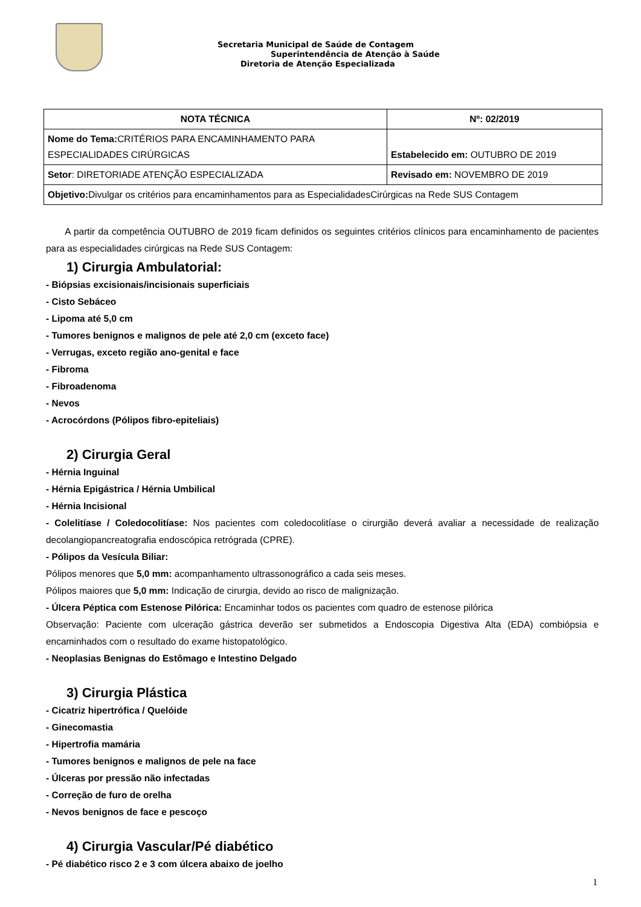Secretaria Municipal de Saúde de Contagem
Superintendência de Atenção à Saúde
Diretoria de Atenção Especializada
| NOTA TÉCNICA | Nº: 02/2019 |
| --- | --- |
| Nome do Tema: CRITÉRIOS PARA ENCAMINHAMENTO PARA ESPECIALIDADES CIRÚRGICAS | Estabelecido em: OUTUBRO DE 2019 |
| Setor : DIRETORIADE ATENÇÃO ESPECIALIZADA | Revisado em: NOVEMBRO DE 2019 |
| Objetivo: Divulgar os critérios para encaminhamentos para as EspecialidadesCirúrgicas na Rede SUS Contagem | |
A partir da competência OUTUBRO de 2019 ficam definidos os seguintes critérios clínicos para encaminhamento de pacientes para as especialidades cirúrgicas na Rede SUS Contagem:
1) Cirurgia Ambulatorial:
- Biópsias excisionais/incisionais superficiais
- Cisto Sebáceo
- Lipoma até 5,0 cm
- Tumores benignos e malignos de pele até 2,0 cm (exceto face)
- Verrugas, exceto região ano-genital e face
- Fibroma
- Fibroadenoma
- Nevos
- Acrocórdons (Pólipos fibro-epiteliais)
2) Cirurgia Geral
- Hérnia Inguinal
- Hérnia Epigástrica / Hérnia Umbilical
- Hérnia Incisional
- Colelitíase / Coledocolitíase: Nos pacientes com coledocolitíase o cirurgião deverá avaliar a necessidade de realização decolangiopancreatografia endoscópica retrógrada (CPRE).
- Pólipos da Vesícula Biliar:
Pólipos menores que 5,0 mm: acompanhamento ultrassonográfico a cada seis meses.
Pólipos maiores que 5,0 mm: Indicação de cirurgia, devido ao risco de malignização.
- Úlcera Péptica com Estenose Pilórica: Encaminhar todos os pacientes com quadro de estenose pilórica
Observação: Paciente com ulceração gástrica deverão ser submetidos a Endoscopia Digestiva Alta (EDA) combiópsia e encaminhados com o resultado do exame histopatológico.
- Neoplasias Benignas do Estômago e Intestino Delgado
3) Cirurgia Plástica
- Cicatriz hipertrófica / Quelóide
- Ginecomastia
- Hipertrofia mamária
- Tumores benignos e malignos de pele na face
- Úlceras por pressão não infectadas
- Correção de furo de orelha
- Nevos benignos de face e pescoço
4) Cirurgia Vascular/Pé diabético
- Pé diabético risco 2 e 3 com úlcera abaixo de joelho
1